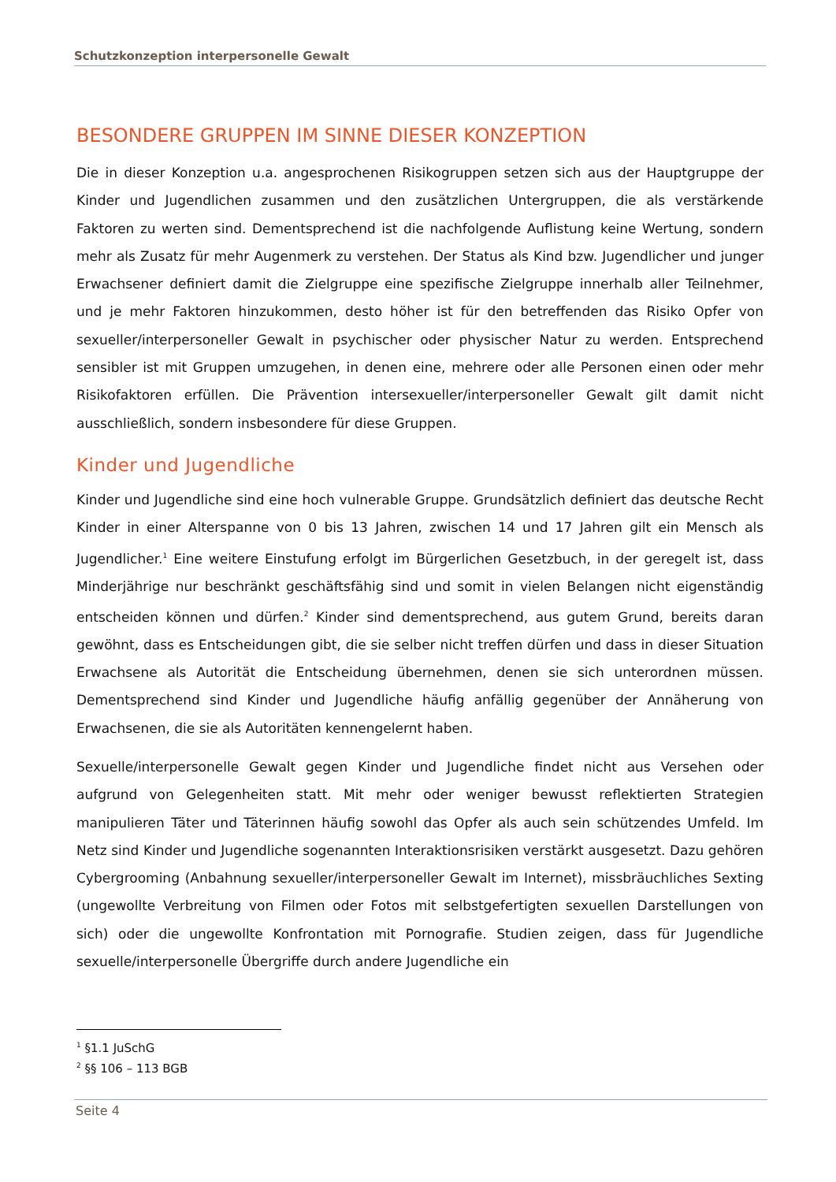Schutzkonzeption interpersonelle Gewalt
BESONDERE GRUPPEN IM SINNE DIESER KONZEPTION
Die in dieser Konzeption u.a. angesprochenen Risikogruppen setzen sich aus der Hauptgruppe der Kinder und Jugendlichen zusammen und den zusätzlichen Untergruppen, die als verstärkende Faktoren zu werten sind. Dementsprechend ist die nachfolgende Auflistung keine Wertung, sondern mehr als Zusatz für mehr Augenmerk zu verstehen. Der Status als Kind bzw. Jugendlicher und junger Erwachsener definiert damit die Zielgruppe eine spezifische Zielgruppe innerhalb aller Teilnehmer, und je mehr Faktoren hinzukommen, desto höher ist für den betreffenden das Risiko Opfer von sexueller/interpersoneller Gewalt in psychischer oder physischer Natur zu werden. Entsprechend sensibler ist mit Gruppen umzugehen, in denen eine, mehrere oder alle Personen einen oder mehr Risikofaktoren erfüllen. Die Prävention intersexueller/interpersoneller Gewalt gilt damit nicht ausschließlich, sondern insbesondere für diese Gruppen.
Kinder und Jugendliche
Kinder und Jugendliche sind eine hoch vulnerable Gruppe. Grundsätzlich definiert das deutsche Recht Kinder in einer Alterspanne von 0 bis 13 Jahren, zwischen 14 und 17 Jahren gilt ein Mensch als Jugendlicher.<sup>1</sup> Eine weitere Einstufung erfolgt im Bürgerlichen Gesetzbuch, in der geregelt ist, dass Minderjährige nur beschränkt geschäftsfähig sind und somit in vielen Belangen nicht eigenständig entscheiden können und dürfen.<sup>2</sup> Kinder sind dementsprechend, aus gutem Grund, bereits daran gewöhnt, dass es Entscheidungen gibt, die sie selber nicht treffen dürfen und dass in dieser Situation Erwachsene als Autorität die Entscheidung übernehmen, denen sie sich unterordnen müssen. Dementsprechend sind Kinder und Jugendliche häufig anfällig gegenüber der Annäherung von Erwachsenen, die sie als Autoritäten kennengelernt haben.
Sexuelle/interpersonelle Gewalt gegen Kinder und Jugendliche findet nicht aus Versehen oder aufgrund von Gelegenheiten statt. Mit mehr oder weniger bewusst reflektierten Strategien manipulieren Täter und Täterinnen häufig sowohl das Opfer als auch sein schützendes Umfeld. Im Netz sind Kinder und Jugendliche sogenannten Interaktionsrisiken verstärkt ausgesetzt. Dazu gehören Cybergrooming (Anbahnung sexueller/interpersoneller Gewalt im Internet), missbräuchliches Sexting (ungewollte Verbreitung von Filmen oder Fotos mit selbstgefertigten sexuellen Darstellungen von sich) oder die ungewollte Konfrontation mit Pornografie. Studien zeigen, dass für Jugendliche sexuelle/interpersonelle Übergriffe durch andere Jugendliche ein
<sup>1</sup> §1.1 JuSchG
<sup>2</sup> §§ 106 – 113 BGB
Seite 4